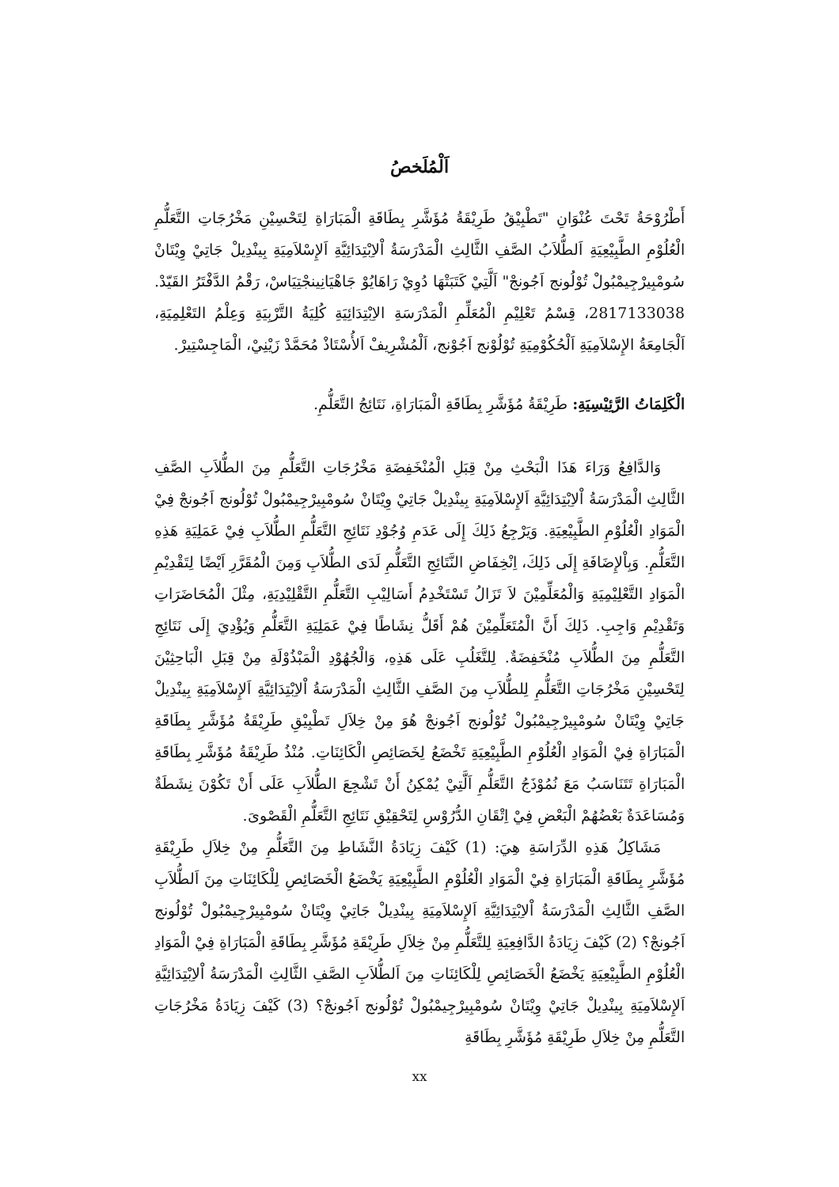اَلْمُلَخصُ
أَطْرُوْحَةُ تَحْتَ عُنْوَانِ "تَطْبِيْقُ طَرِيْقَةُ مُؤَشَّرِ بِطَاقَةِ الْمَبَارَاةِ لِتَحْسِيْنِ مَخْرُجَاتِ التَّعَلُّمِ الْعُلُوْمِ الطَّبِيْعِيَةِ اَلطُّلاَبُ الصَّفِ الثَّالِثِ الْمَدْرَسَةُ اْلاِبْتِدَائِيَّةِ اَلإِسْلاَمِيَةِ بِينْدِيلْ جَاتِيْ وِيْتَانْ سُومْبِيرْجِيمْبُولْ تُوْلُونج اَجُونجْ" اَلَّتِيْ كَتَبَتْهَا دُوِيْ رَاهَايُوْ جَاهْيَانِينجْتِيَاسْ، رَقْمُ الدَّفْتَرُ القَيّدْ. 2817133038، قِسْمُ تَعْلِيْمِ الْمُعَلِّمِ الْمَدْرَسَةِ الاِبْتِدَائِيَةِ كُلِيَةُ التَّرْبِيَةِ وَعِلْمُ التَعْلِمِيَةِ، اَلْجَامِعَةُ الإِسْلاَمِيَةِ اَلْحُكُوْمِيَةِ تُوْلُوْنج اَجُوْنج، اَلْمُشْرِيفْ اَلأُسْتَاذْ مُحَمَّدْ زَيْنِيْ، الْمَاجِسْتِيرْ.
الْكَلِمَاتُ الرَّئِيْسِيَةِ: طَرِيْقَةُ مُؤَشَّرِ بِطَاقَةِ الْمَبَارَاةِ، نَتَائِجُ التَّعَلُّمِ.
وَالدَّافِعُ وَرَاءَ هَذَا الْبَحْثِ مِنْ قِبَلِ الْمُنْخَفِضَةِ مَخْرُجَاتِ التَّعَلُّمِ مِنَ الطُّلاَبِ الصَّفِ الثَّالِثِ الْمَدْرَسَةُ اْلاِبْتِدَائِيَّةِ اَلإِسْلاَمِيَةِ بِينْدِيلْ جَاتِيْ وِيْتَانْ سُومْبِيرْجِيمْبُولْ تُوْلُونج اَجُونجْ فِيْ الْمَوَادِ الْعُلُوْمِ الطَّبِيْعِيَةِ. وَيَرْجِعُ ذَلِكَ إِلَى عَدَمِ وُجُوْدِ نَتَائِجِ التَّعَلُّمِ الطُّلاَبِ فِيْ عَمَلِيَةِ هَذِهِ التَّعَلُّمِ. وَبِاْلإِضَافَةِ إِلَى ذَلِكَ، اِنْخِفَاضِ النَّتَائِجِ التَّعَلُّمِ لَدَى الطُّلاَبِ وَمِنَ الْمُقَرَّرِ اَيْضًا لِتَقْدِيْمِ الْمَوَادِ التَّعْلِيْمِيَةِ وَالْمُعَلِّمِيْنَ لاَ تَزَالُ تَسْتَخْدِمُ أَسَالِيْبِ التَّعَلُّمِ التَّقْلِيْدِيَةِ، مِثْلَ الْمُحَاضَرَاتِ وَتَقْدِيْمِ وَاجِبِ. ذَلِكَ أَنَّ الْمُتَعَلِّمِيْنَ هُمْ أَقَلُّ نِشَاطًا فِيْ عَمَلِيَةِ التَّعَلُّمِ وَيُؤْدِيَ إِلَى نَتَائِجِ التَّعَلُّمِ مِنَ الطُّلاَبِ مُنْخَفِضَةٌ. لِلتَّغَلُبِ عَلَى هَذِهِ، وَالْجُهُوْدِ الْمَبْذُوْلَةِ مِنْ قِبَلِ الْبَاحِثِيْنَ لِتَحْسِيْنِ مَخْرُجَاتِ التَّعَلُّمِ لِلطُّلاَبِ مِنَ الصَّفِ الثَّالِثِ الْمَدْرَسَةُ اْلاِبْتِدَائِيَّةِ اَلإِسْلاَمِيَةِ بِينْدِيلْ جَاتِيْ وِيْتَانْ سُومْبِيرْجِيمْبُولْ تُوْلُونج اَجُونجْ هُوَ مِنْ خِلاَلِ تَطْبِيْقِ طَرِيْقَةُ مُؤَشَّرِ بِطَاقَةِ الْمَبَارَاةِ فِيْ الْمَوَادِ الْعُلُوْمِ الطَّبِيْعِيَةِ تَخْضَعُ لِخَصَائِصِ الْكَائِنَاتِ. مُنْذُ طَرِيْقَةُ مُؤَشَّرِ بِطَاقَةِ الْمَبَارَاةِ تَتَنَاسَبُ مَعَ نُمُوْذَجُ التَّعَلُّمِ اَلَّتِيْ يُمْكِنُ أَنْ تَشْجِعَ الطُّلاَبِ عَلَى أَنْ تَكُوْنَ نِشَطَةٌ وَمُسَاعَدَةٌ بَعْضُهُمْ الْبَعْضِ فِيْ اِتْقَانِ الدُّرُوْسِ لِتَحْقِيْقِ نَتَائِجِ التَّعَلُّمِ الْقَصْوىَ.
مَشَاكِلُ هَذِهِ الدِّرَاسَةِ هِيَ: (1) كَيْفَ زِيَادَةُ النَّشَاطِ مِنَ التَّعَلُّمِ مِنْ خِلاَلِ طَرِيْقَةِ مُؤَشَّرِ بِطَاقَةِ الْمَبَارَاةِ فِيْ الْمَوَادِ الْعُلُوْمِ الطَّبِيْعِيَةِ يَخْضَعُ الْخَصَائِصِ لِلْكَائِنَاتِ مِنَ اَلطُّلاَبِ الصَّفِ الثَّالِثِ الْمَدْرَسَةُ اْلاِبْتِدَائِيَّةِ اَلإِسْلاَمِيَةِ بِينْدِيلْ جَاتِيْ وِيْتَانْ سُومْبِيرْجِيمْبُولْ تُوْلُونج اَجُونجْ؟ (2) كَيْفَ زِيَادَةُ الدَّافِعِيَةِ لِلتَّعَلُّمِ مِنْ خِلاَلِ طَرِيْقَةِ مُؤَشَّرِ بِطَاقَةِ الْمَبَارَاةِ فِيْ الْمَوَادِ الْعُلُوْمِ الطَّبِيْعِيَةِ يَخْضَعُ الْخَصَائِصِ لِلْكَائِنَاتِ مِنَ اَلطُّلاَبِ الصَّفِ الثَّالِثِ الْمَدْرَسَةُ اْلاِبْتِدَائِيَّةِ اَلإِسْلاَمِيَةِ بِينْدِيلْ جَاتِيْ وِيْتَانْ سُومْبِيرْجِيمْبُولْ تُوْلُونج اَجُونجْ؟ (3) كَيْفَ زِيَادَةُ مَخْرُجَاتِ التَّعَلُّمِ مِنْ خِلاَلِ طَرِيْقَةِ مُؤَشَّرِ بِطَاقَةِ
xx